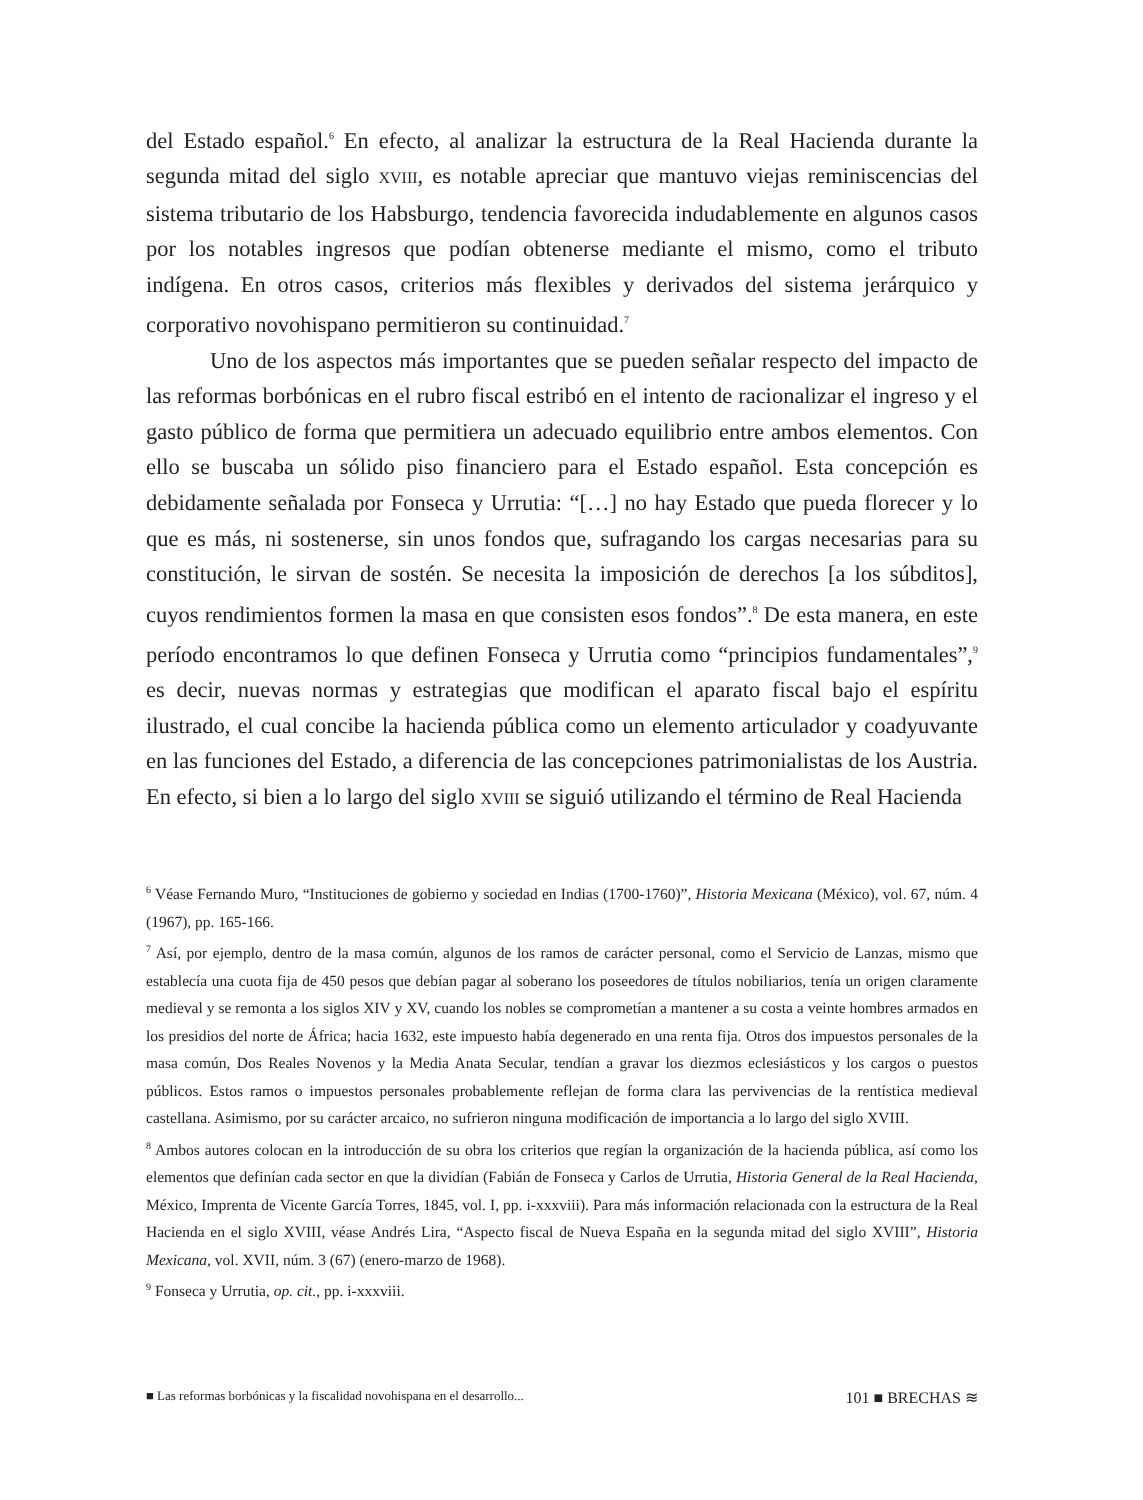del Estado español.<sup>6</sup> En efecto, al analizar la estructura de la Real Hacienda durante la segunda mitad del siglo XVIII, es notable apreciar que mantuvo viejas reminiscencias del sistema tributario de los Habsburgo, tendencia favorecida indudablemente en algunos casos por los notables ingresos que podían obtenerse mediante el mismo, como el tributo indígena. En otros casos, criterios más flexibles y derivados del sistema jerárquico y corporativo novohispano permitieron su continuidad.<sup>7</sup>
Uno de los aspectos más importantes que se pueden señalar respecto del impacto de las reformas borbónicas en el rubro fiscal estribó en el intento de racionalizar el ingreso y el gasto público de forma que permitiera un adecuado equilibrio entre ambos elementos. Con ello se buscaba un sólido piso financiero para el Estado español. Esta concepción es debidamente señalada por Fonseca y Urrutia: “[…] no hay Estado que pueda florecer y lo que es más, ni sostenerse, sin unos fondos que, sufragando los cargas necesarias para su constitución, le sirvan de sostén. Se necesita la imposición de derechos [a los súbditos], cuyos rendimientos formen la masa en que consisten esos fondos”.<sup>8</sup> De esta manera, en este período encontramos lo que definen Fonseca y Urrutia como “principios fundamentales”,<sup>9</sup> es decir, nuevas normas y estrategias que modifican el aparato fiscal bajo el espíritu ilustrado, el cual concibe la hacienda pública como un elemento articulador y coadyuvante en las funciones del Estado, a diferencia de las concepciones patrimonialistas de los Austria. En efecto, si bien a lo largo del siglo XVIII se siguió utilizando el término de Real Hacienda
<sup>6</sup> Véase Fernando Muro, “Instituciones de gobierno y sociedad en Indias (1700-1760)”, Historia Mexicana (México), vol. 67, núm. 4 (1967), pp. 165-166.
<sup>7</sup> Así, por ejemplo, dentro de la masa común, algunos de los ramos de carácter personal, como el Servicio de Lanzas, mismo que establecía una cuota fija de 450 pesos que debían pagar al soberano los poseedores de títulos nobiliarios, tenía un origen claramente medieval y se remonta a los siglos XIV y XV, cuando los nobles se comprometían a mantener a su costa a veinte hombres armados en los presidios del norte de África; hacia 1632, este impuesto había degenerado en una renta fija. Otros dos impuestos personales de la masa común, Dos Reales Novenos y la Media Anata Secular, tendían a gravar los diezmos eclesiásticos y los cargos o puestos públicos. Estos ramos o impuestos personales probablemente reflejan de forma clara las pervivencias de la rentística medieval castellana. Asimismo, por su carácter arcaico, no sufrieron ninguna modificación de importancia a lo largo del siglo XVIII.
<sup>8</sup> Ambos autores colocan en la introducción de su obra los criterios que regían la organización de la hacienda pública, así como los elementos que definían cada sector en que la dividían (Fabián de Fonseca y Carlos de Urrutia, Historia General de la Real Hacienda, México, Imprenta de Vicente García Torres, 1845, vol. I, pp. i-xxxviii). Para más información relacionada con la estructura de la Real Hacienda en el siglo XVIII, véase Andrés Lira, “Aspecto fiscal de Nueva España en la segunda mitad del siglo XVIII”, Historia Mexicana, vol. XVII, núm. 3 (67) (enero-marzo de 1968).
<sup>9</sup> Fonseca y Urrutia, op. cit., pp. i-xxxviii.
■ Las reformas borbónicas y la fiscalidad novohispana en el desarrollo... 101 ■ BRECHAS ≋